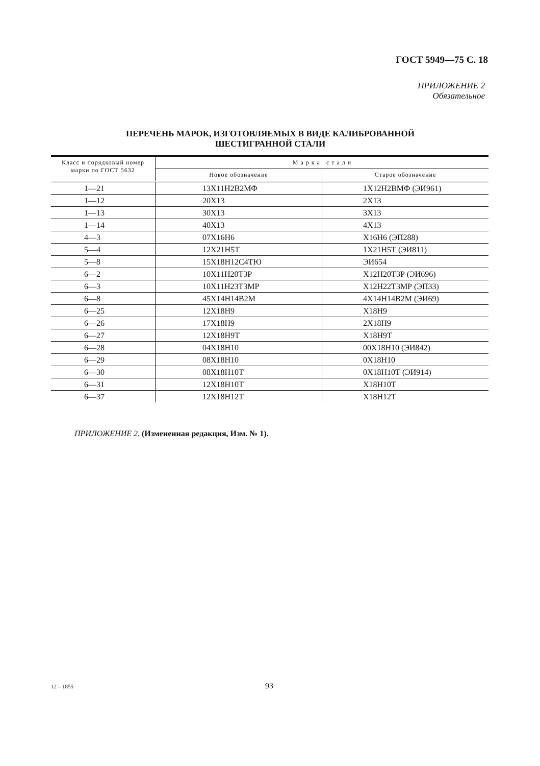ГОСТ 5949—75 С. 18
ПРИЛОЖЕНИЕ 2
Обязательное
ПЕРЕЧЕНЬ МАРОК, ИЗГОТОВЛЯЕМЫХ В ВИДЕ КАЛИБРОВАННОЙ
ШЕСТИГРАННОЙ СТАЛИ
| Класс и порядковый номер марки по ГОСТ 5632 | М а р к а с т а л и | |
| --- | --- | --- |
| | Новое обозначение | Старое обозначение |
| 1—21 | 13Х11Н2В2МФ | 1Х12Н2ВМФ (ЭИ961) |
| 1—12 | 20Х13 | 2Х13 |
| 1—13 | 30Х13 | 3Х13 |
| 1—14 | 40Х13 | 4Х13 |
| 4—3 | 07Х16Н6 | Х16Н6 (ЭП288) |
| 5—4 | 12Х21Н5Т | 1Х21Н5Т (ЭИ811) |
| 5—8 | 15Х18Н12С4ТЮ | ЭИ654 |
| 6—2 | 10Х11Н20Т3Р | Х12Н20Т3Р (ЭИ696) |
| 6—3 | 10Х11Н23Т3МР | Х12Н22Т3МР (ЭП33) |
| 6—8 | 45Х14Н14В2М | 4Х14Н14В2М (ЭИ69) |
| 6—25 | 12Х18Н9 | Х18Н9 |
| 6—26 | 17Х18Н9 | 2Х18Н9 |
| 6—27 | 12Х18Н9Т | Х18Н9Т |
| 6—28 | 04Х18Н10 | 00Х18Н10 (ЭИ842) |
| 6—29 | 08Х18Н10 | 0Х18Н10 |
| 6—30 | 08Х18Н10Т | 0Х18Н10Т (ЭИ914) |
| 6—31 | 12Х18Н10Т | Х18Н10Т |
| 6—37 | 12Х18Н12Т | Х18Н12Т |
ПРИЛОЖЕНИЕ 2. (Измененная редакция, Изм. № 1).
12 – 1855 93